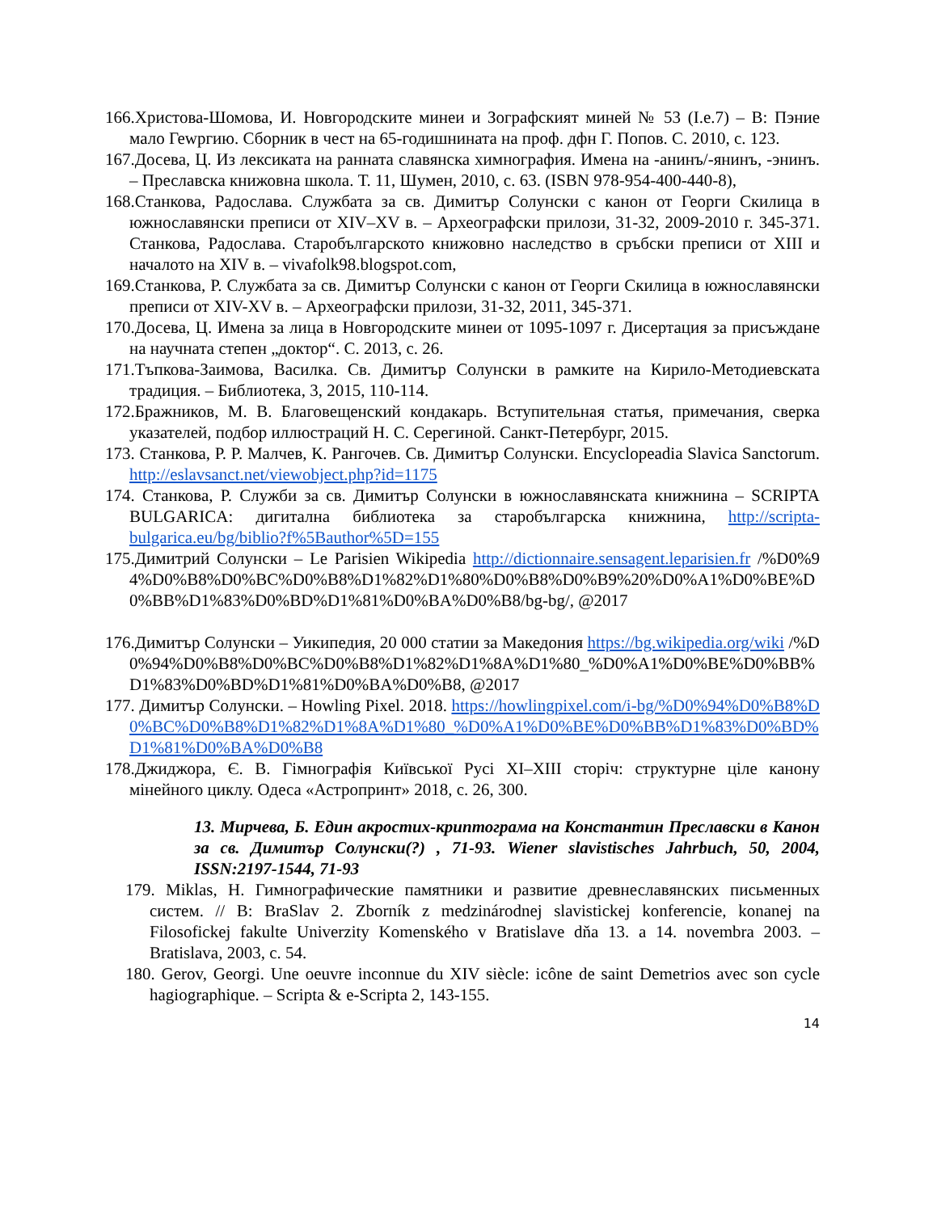166.Христова-Шомова, И. Новгородските минеи и Зографският миней № 53 (I.e.7) – В: Пэние мало Геwргию. Сборник в чест на 65-годишнината на проф. дфн Г. Попов. С. 2010, с. 123.
167.Досева, Ц. Из лексиката на ранната славянска химнография. Имена на -анинъ/-янинъ, -энинъ. – Преславска книжовна школа. Т. 11, Шумен, 2010, с. 63. (ISBN 978-954-400-440-8),
168.Станкова, Радослава. Службата за св. Димитър Солунски с канон от Георги Скилица в южнославянски преписи от XIV–XV в. – Археографски прилози, 31-32, 2009-2010 г. 345-371. Станкова, Радослава. Старобългарското книжовно наследство в сръбски преписи от XIII и началото на XIV в. – vivafolk98.blogspot.com,
169.Станкова, Р. Службата за св. Димитър Солунски с канон от Георги Скилица в южнославянски преписи от XIV-XV в. – Археографски прилози, 31-32, 2011, 345-371.
170.Досева, Ц. Имена за лица в Новгородските минеи от 1095-1097 г. Дисертация за присъждане на научната степен „доктор“. С. 2013, с. 26.
171.Тъпкова-Заимова, Василка. Св. Димитър Солунски в рамките на Кирило-Методиевската традиция. – Библиотека, 3, 2015, 110-114.
172.Бражников, М. В. Благовещенский кондакарь. Вступительная статья, примечания, сверка указателей, подбор иллюстраций Н. С. Серегиной. Санкт-Петербург, 2015.
173. Станкова, Р. Р. Малчев, К. Рангочев. Св. Димитър Солунски. Encyclopeadia Slavica Sanctorum. http://eslavsanct.net/viewobject.php?id=1175
174. Станкова, Р. Служби за св. Димитър Солунски в южнославянската книжнина – SCRIPTA BULGARICA: дигитална библиотека за старобългарска книжнина, http://scripta-bulgarica.eu/bg/biblio?f%5Bauthor%5D=155
175.Димитрий Солунски – Le Parisien Wikipedia http://dictionnaire.sensagent.leparisien.fr /%D0%94%D0%B8%D0%BC%D0%B8%D1%82%D1%80%D0%B8%D0%B9%20%D0%A1%D0%BE%D0%BB%D1%83%D0%BD%D1%81%D0%BA%D0%B8/bg-bg/, @2017
176.Димитър Солунски – Уикипедия, 20 000 статии за Македония https://bg.wikipedia.org/wiki /%D0%94%D0%B8%D0%BC%D0%B8%D1%82%D1%8A%D1%80_%D0%A1%D0%BE%D0%BB%D1%83%D0%BD%D1%81%D0%BA%D0%B8, @2017
177. Димитър Солунски. – Howling Pixel. 2018. https://howlingpixel.com/i-bg/%D0%94%D0%B8%D0%BC%D0%B8%D1%82%D1%8A%D1%80_%D0%A1%D0%BE%D0%BB%D1%83%D0%BD%D1%81%D0%BA%D0%B8
178.Джиджора, Є. В. Гімнографія Київської Русі XI–XIII сторіч: структурне ціле канону мінейного циклу. Одеса «Астропринт» 2018, с. 26, 300.
13. Мирчева, Б. Един акростих-криптограма на Константин Преславски в Канон за св. Димитър Солунски(?) , 71-93. Wiener slavistisches Jahrbuch, 50, 2004, ISSN:2197-1544, 71-93
179. Miklas, H. Гимнографические памятники и развитие древнеславянских письменных систем. // В: BraSlav 2. Zborník z medzinárodnej slavistickej konferencie, konanej na Filosofickej fakulte Univerzity Komenského v Bratislave dňa 13. a 14. novembra 2003. – Bratislava, 2003, с. 54.
180. Gerov, Georgi. Une oeuvre inconnue du XIV siècle: icône de saint Demetrios avec son cycle hagiographique. – Scripta & e-Scripta 2, 143-155.
14